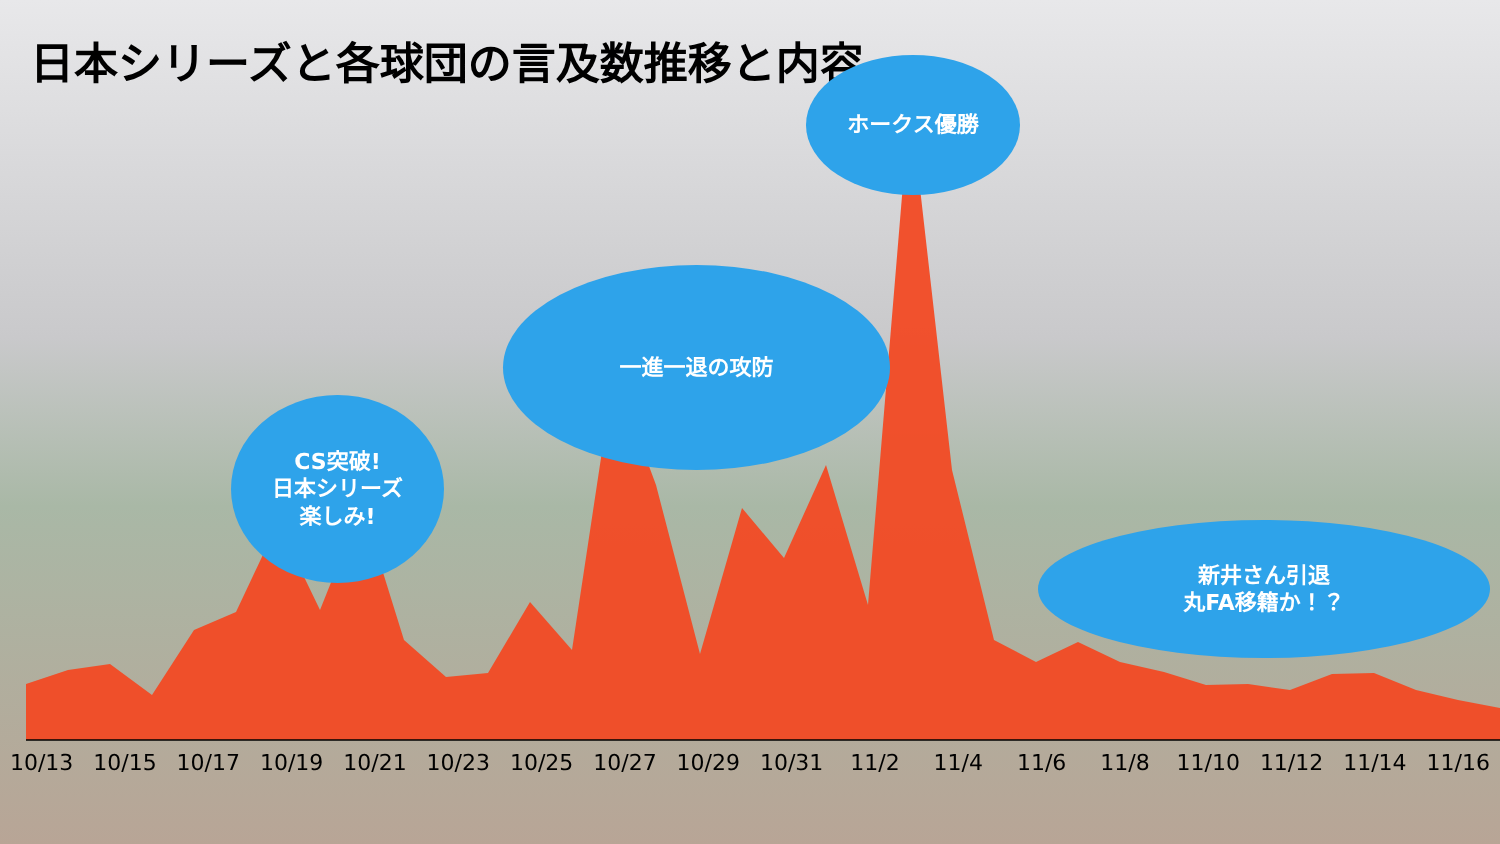日本シリーズと各球団の言及数推移と内容
CS突破!
日本シリーズ
楽しみ!
一進一退の攻防
ホークス優勝
新井さん引退
丸FA移籍か！？
10/13 10/15 10/17 10/19 10/21 10/23 10/25 10/27 10/29 10/31 11/2 11/4 11/6 11/8 11/10 11/12 11/14 11/16